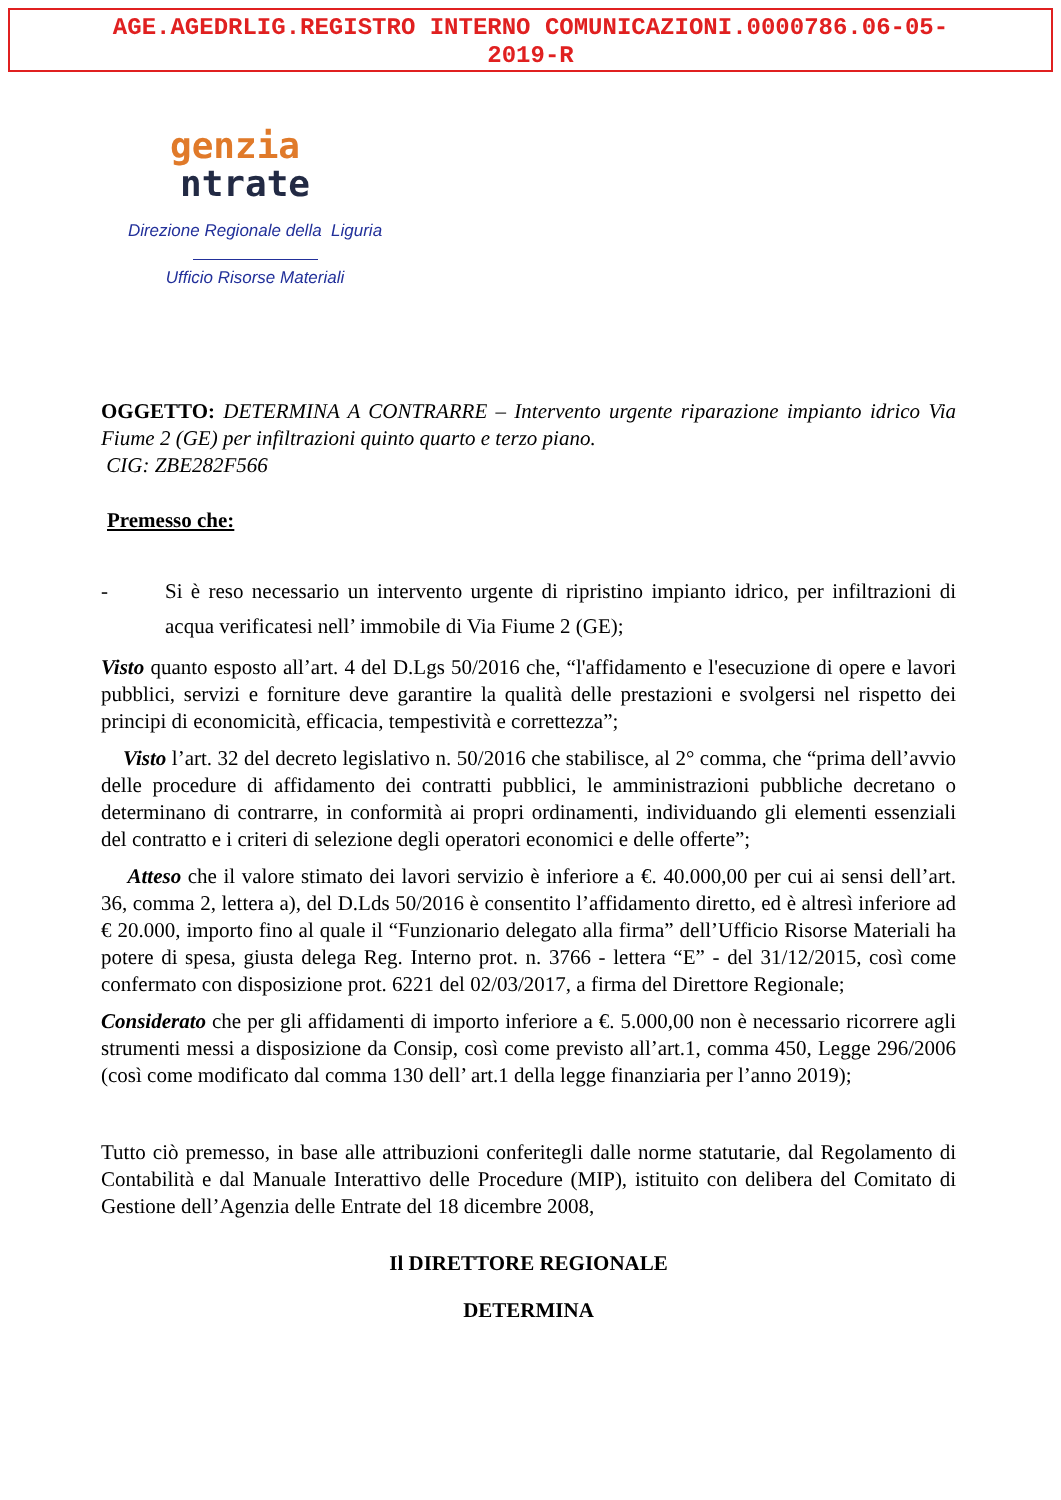AGE.AGEDRLIG.REGISTRO INTERNO COMUNICAZIONI.0000786.06-05-
2019-R
genzia
ntrate
Direzione Regionale della Liguria
Ufficio Risorse Materiali
OGGETTO: DETERMINA A CONTRARRE – Intervento urgente riparazione impianto idrico Via Fiume 2 (GE) per infiltrazioni quinto quarto e terzo piano.
CIG: ZBE282F566
Premesso che:
- Si è reso necessario un intervento urgente di ripristino impianto idrico, per infiltrazioni di acqua verificatesi nell’ immobile di Via Fiume 2 (GE);
Visto quanto esposto all’art. 4 del D.Lgs 50/2016 che, “l'affidamento e l'esecuzione di opere e lavori pubblici, servizi e forniture deve garantire la qualità delle prestazioni e svolgersi nel rispetto dei principi di economicità, efficacia, tempestività e correttezza”;
Visto l’art. 32 del decreto legislativo n. 50/2016 che stabilisce, al 2° comma, che “prima dell’avvio delle procedure di affidamento dei contratti pubblici, le amministrazioni pubbliche decretano o determinano di contrarre, in conformità ai propri ordinamenti, individuando gli elementi essenziali del contratto e i criteri di selezione degli operatori economici e delle offerte”;
Atteso che il valore stimato dei lavori servizio è inferiore a €. 40.000,00 per cui ai sensi dell’art. 36, comma 2, lettera a), del D.Lds 50/2016 è consentito l’affidamento diretto, ed è altresì inferiore ad € 20.000, importo fino al quale il “Funzionario delegato alla firma” dell’Ufficio Risorse Materiali ha potere di spesa, giusta delega Reg. Interno prot. n. 3766 - lettera “E” - del 31/12/2015, così come confermato con disposizione prot. 6221 del 02/03/2017, a firma del Direttore Regionale;
Considerato che per gli affidamenti di importo inferiore a €. 5.000,00 non è necessario ricorrere agli strumenti messi a disposizione da Consip, così come previsto all’art.1, comma 450, Legge 296/2006 (così come modificato dal comma 130 dell’ art.1 della legge finanziaria per l’anno 2019);
Tutto ciò premesso, in base alle attribuzioni conferitegli dalle norme statutarie, dal Regolamento di Contabilità e dal Manuale Interattivo delle Procedure (MIP), istituito con delibera del Comitato di Gestione dell’Agenzia delle Entrate del 18 dicembre 2008,
Il DIRETTORE REGIONALE
DETERMINA